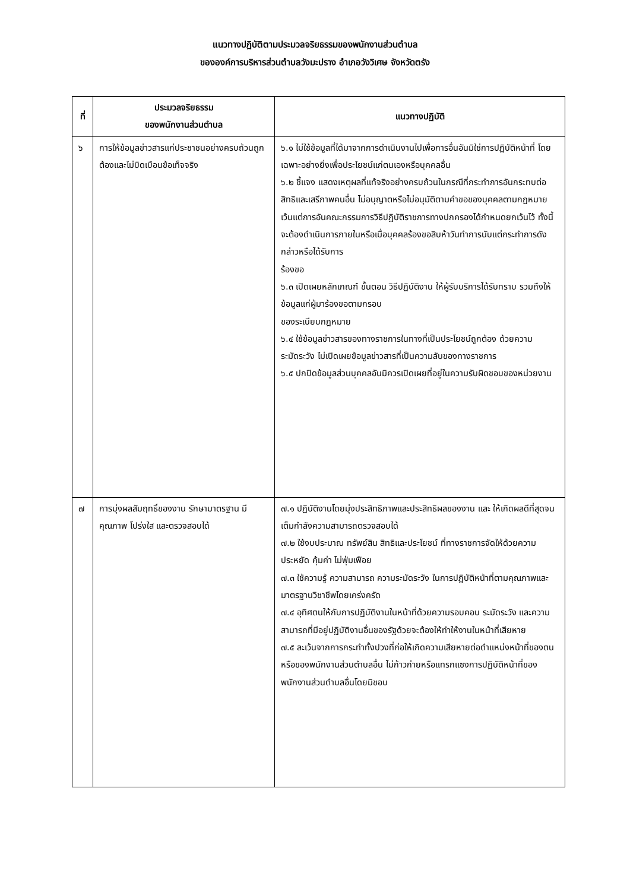แนวทางปฏิบัติตามประมวลจริยธรรมของพนักงานส่วนตำบล
ขององค์การบริหารส่วนตำบลวังมะปราง อำเภอวังวิเศษ จังหวัดตรัง
| ที่ | ประมวลจริยธรรม ของพนักงานส่วนตำบล | แนวทางปฏิบัติ |
| --- | --- | --- |
| ๖ | การให้ข้อมูลข่าวสารแก่ประชาชนอย่างครบถ้วนถูกต้องและไม่บิดเบือนข้อเท็จจริง | ๖.๑ ไม่ใช้ข้อมูลที่ได้มาจากการดำเนินงานไปเพื่อการอื่นอันมิใช่การปฏิบัติหน้าที่ โดยเฉพาะอย่างยิ่งเพื่อประโยชน์แก่ตนเองหรือบุคคลอื่น ๖.๒ ชี้แจง แสดงเหตุผลที่แท้จริงอย่างครบถ้วนในกรณีที่กระทำการอันกระทบต่อสิทธิและเสรีภาพคนอื่น ไม่อนุญาตหรือไม่อนุมัติตามคำขอของบุคคลตามกฎหมาย เว้นแต่การอันคณะกรรมการวิธีปฏิบัติราชการทางปกครองได้กำหนดยกเว้นไว้ ทั้งนี้ จะต้องดำเนินการภายในหรือเมื่อบุคคลร้องขอสิบห้าวันทำการนับแต่กระทำการดังกล่าวหรือได้รับการ ร้องขอ ๖.๓ เปิดเผยหลักเกณฑ์ ขั้นตอน วิธีปฏิบัติงาน ให้ผู้รับบริการได้รับทราบ รวมถึงให้ข้อมูลแก่ผู้มาร้องขอตามกรอบ ของระเบียบกฎหมาย ๖.๔ ใช้ข้อมูลข่าวสารของทางราชการในทางที่เป็นประโยชน์ถูกต้อง ด้วยความระมัดระวัง ไม่เปิดเผยข้อมูลข่าวสารที่เป็นความลับของทางราชการ ๖.๕ ปกปิดข้อมูลส่วนบุคคลอันมิควรเปิดเผยที่อยู่ในความรับผิดชอบของหน่วยงาน |
| ๗ | การมุ่งผลสัมฤทธิ์ของงาน รักษามาตรฐาน มีคุณภาพ โปร่งใส และตรวจสอบได้ | ๗.๑ ปฏิบัติงานโดยมุ่งประสิทธิภาพและประสิทธิผลของงาน และ ให้เกิดผลดีที่สุดจนเต็มกำลังความสามารถตรวจสอบได้ ๗.๒ ใช้งบประมาณ ทรัพย์สิน สิทธิและประโยชน์ ที่ทางราชการจัดให้ด้วยความประหยัด คุ้มค่า ไม่ฟุ่มเฟือย ๗.๓ ใช้ความรู้ ความสามารถ ความระมัดระวัง ในการปฏิบัติหน้าที่ตามคุณภาพและมาตรฐานวิชาชีพโดยเคร่งครัด ๗.๔ อุทิศตนให้กับการปฏิบัติงานในหน้าที่ด้วยความรอบคอบ ระมัดระวัง และความสามารถที่มีอยู่ปฏิบัติงานอื่นของรัฐด้วยจะต้องให้ทำให้งานในหน้าที่เสียหาย ๗.๕ ละเว้นจากการกระทำทั้งปวงที่ก่อให้เกิดความเสียหายต่อตำแหน่งหน้าที่ของตนหรือของพนักงานส่วนตำบลอื่น ไม่ก้าวก่ายหรือแทรกแซงการปฏิบัติหน้าที่ของพนักงานส่วนตำบลอื่นโดยมิชอบ |